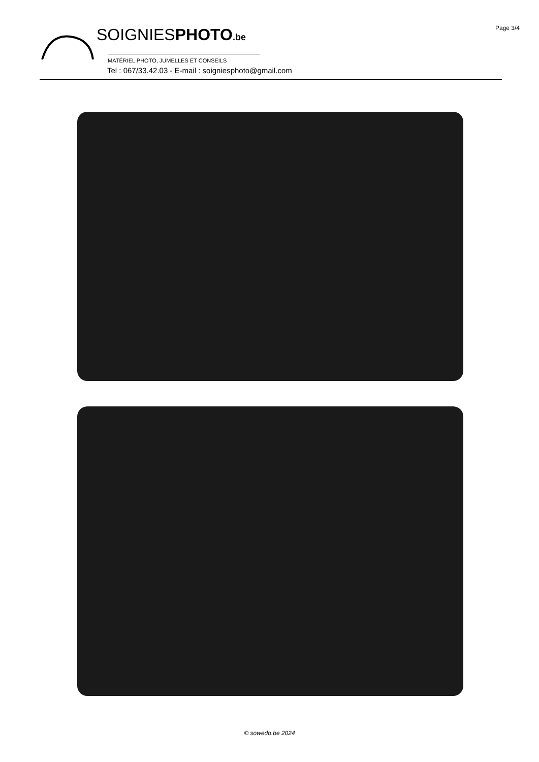Page 3/4
SOIGNIESPHOTO.be
MATÉRIEL PHOTO, JUMELLES ET CONSEILS
Tel : 067/33.42.03 - E-mail : soigniesphoto@gmail.com
© sowedo.be 2024